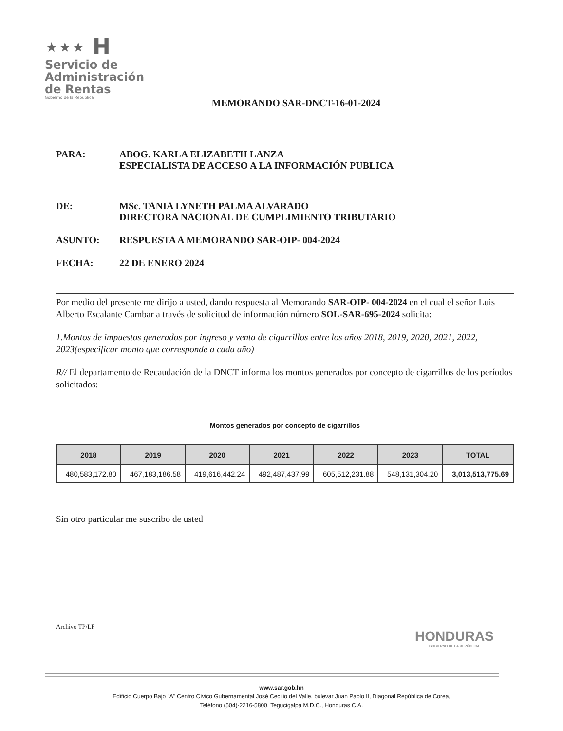⋆⋆⋆ H
Servicio de
Administración
de Rentas
Gobierno de la República
MEMORANDO SAR-DNCT-16-01-2024
PARA: ABOG. KARLA ELIZABETH LANZA
ESPECIALISTA DE ACCESO A LA INFORMACIÓN PUBLICA
DE: MSc. TANIA LYNETH PALMA ALVARADO
DIRECTORA NACIONAL DE CUMPLIMIENTO TRIBUTARIO
ASUNTO: RESPUESTA A MEMORANDO SAR-OIP- 004-2024
FECHA: 22 DE ENERO 2024
Por medio del presente me dirijo a usted, dando respuesta al Memorando SAR-OIP- 004-2024 en el cual el señor Luis Alberto Escalante Cambar a través de solicitud de información número SOL-SAR-695-2024 solicita:
1.Montos de impuestos generados por ingreso y venta de cigarrillos entre los años 2018, 2019, 2020, 2021, 2022, 2023(especificar monto que corresponde a cada año)
R// El departamento de Recaudación de la DNCT informa los montos generados por concepto de cigarrillos de los períodos solicitados:
Montos generados por concepto de cigarrillos
| 2018 | 2019 | 2020 | 2021 | 2022 | 2023 | TOTAL |
| --- | --- | --- | --- | --- | --- | --- |
| 480,583,172.80 | 467,183,186.58 | 419,616,442.24 | 492,487,437.99 | 605,512,231.88 | 548,131,304.20 | 3,013,513,775.69 |
Sin otro particular me suscribo de usted
Archivo TP/LF
HONDURAS
GOBIERNO DE LA REPÚBLICA
www.sar.gob.hn
Edificio Cuerpo Bajo "A" Centro Cívico Gubernamental José Cecilio del Valle, bulevar Juan Pablo II, Diagonal República de Corea,
Teléfono (504)-2216-5800, Tegucigalpa M.D.C., Honduras C.A.